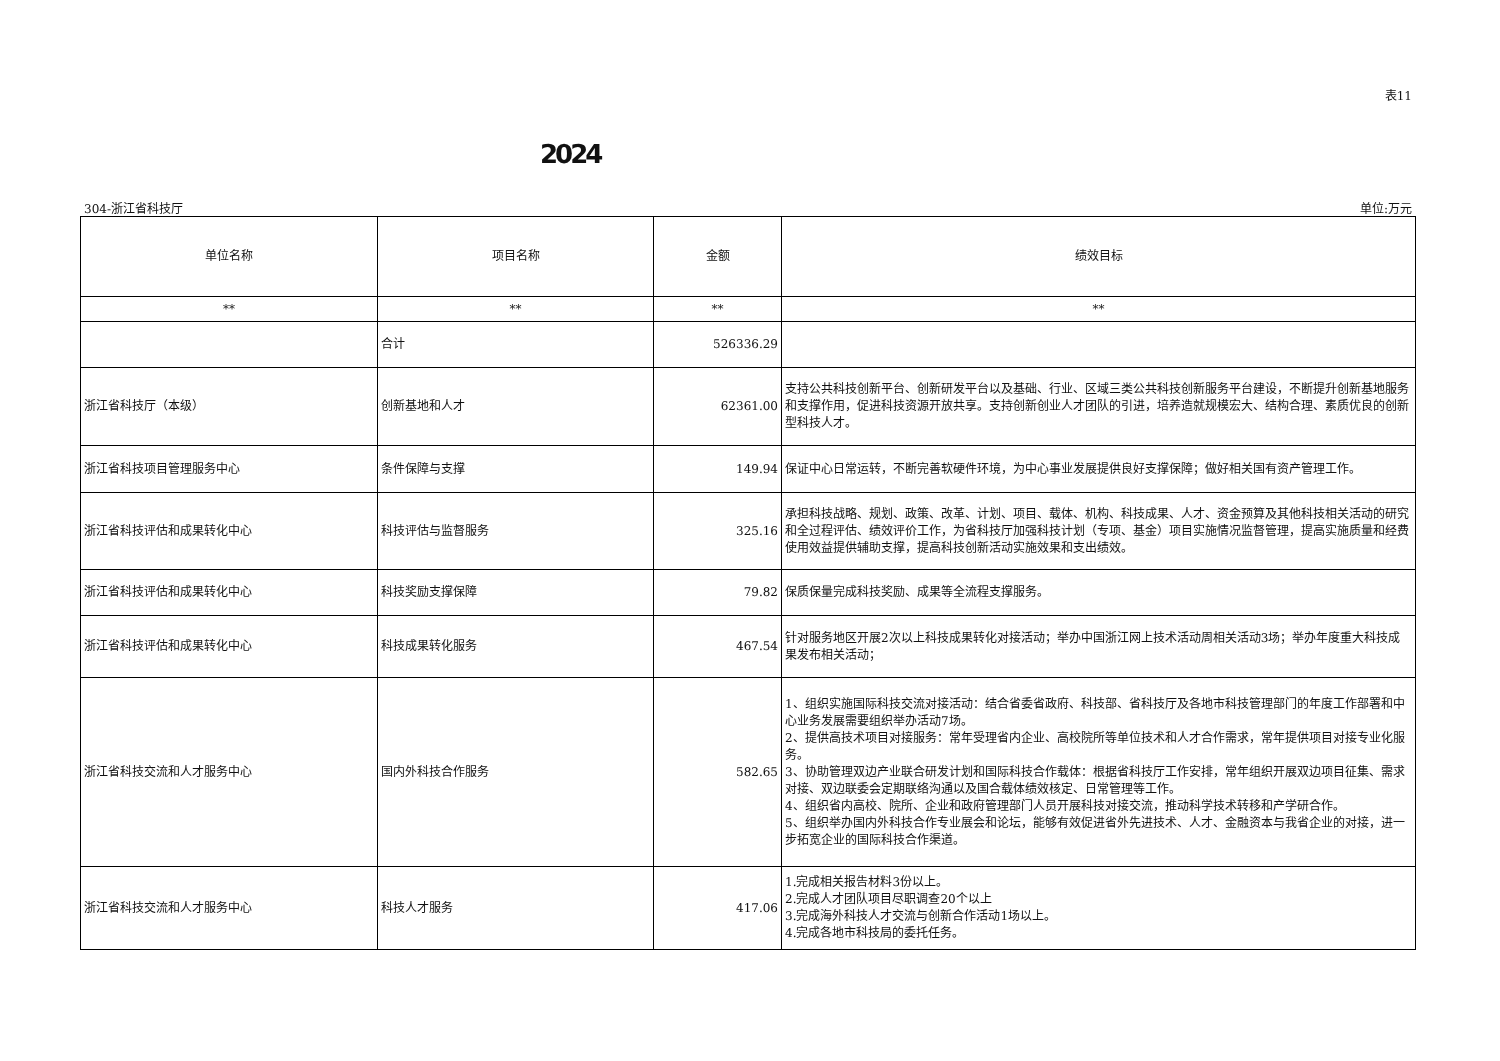表11
2024
304-浙江省科技厅 单位:万元
| 单位名称 | 项目名称 | 金额 | 绩效目标 |
| --- | --- | --- | --- |
| ** | ** | ** | ** |
| | 合计 | 526336.29 | |
| 浙江省科技厅（本级） | 创新基地和人才 | 62361.00 | 支持公共科技创新平台、创新研发平台以及基础、行业、区域三类公共科技创新服务平台建设，不断提升创新基地服务和支撑作用，促进科技资源开放共享。支持创新创业人才团队的引进，培养造就规模宏大、结构合理、素质优良的创新型科技人才。 |
| 浙江省科技项目管理服务中心 | 条件保障与支撑 | 149.94 | 保证中心日常运转，不断完善软硬件环境，为中心事业发展提供良好支撑保障；做好相关国有资产管理工作。 |
| 浙江省科技评估和成果转化中心 | 科技评估与监督服务 | 325.16 | 承担科技战略、规划、政策、改革、计划、项目、载体、机构、科技成果、人才、资金预算及其他科技相关活动的研究和全过程评估、绩效评价工作，为省科技厅加强科技计划（专项、基金）项目实施情况监督管理，提高实施质量和经费使用效益提供辅助支撑，提高科技创新活动实施效果和支出绩效。 |
| 浙江省科技评估和成果转化中心 | 科技奖励支撑保障 | 79.82 | 保质保量完成科技奖励、成果等全流程支撑服务。 |
| 浙江省科技评估和成果转化中心 | 科技成果转化服务 | 467.54 | 针对服务地区开展2次以上科技成果转化对接活动；举办中国浙江网上技术活动周相关活动3场；举办年度重大科技成果发布相关活动； |
| 浙江省科技交流和人才服务中心 | 国内外科技合作服务 | 582.65 | 1、组织实施国际科技交流对接活动：结合省委省政府、科技部、省科技厅及各地市科技管理部门的年度工作部署和中心业务发展需要组织举办活动7场。 2、提供高技术项目对接服务：常年受理省内企业、高校院所等单位技术和人才合作需求，常年提供项目对接专业化服务。 3、协助管理双边产业联合研发计划和国际科技合作载体：根据省科技厅工作安排，常年组织开展双边项目征集、需求对接、双边联委会定期联络沟通以及国合载体绩效核定、日常管理等工作。 4、组织省内高校、院所、企业和政府管理部门人员开展科技对接交流，推动科学技术转移和产学研合作。 5、组织举办国内外科技合作专业展会和论坛，能够有效促进省外先进技术、人才、金融资本与我省企业的对接，进一步拓宽企业的国际科技合作渠道。 |
| 浙江省科技交流和人才服务中心 | 科技人才服务 | 417.06 | 1.完成相关报告材料3份以上。 2.完成人才团队项目尽职调查20个以上 3.完成海外科技人才交流与创新合作活动1场以上。 4.完成各地市科技局的委托任务。 |